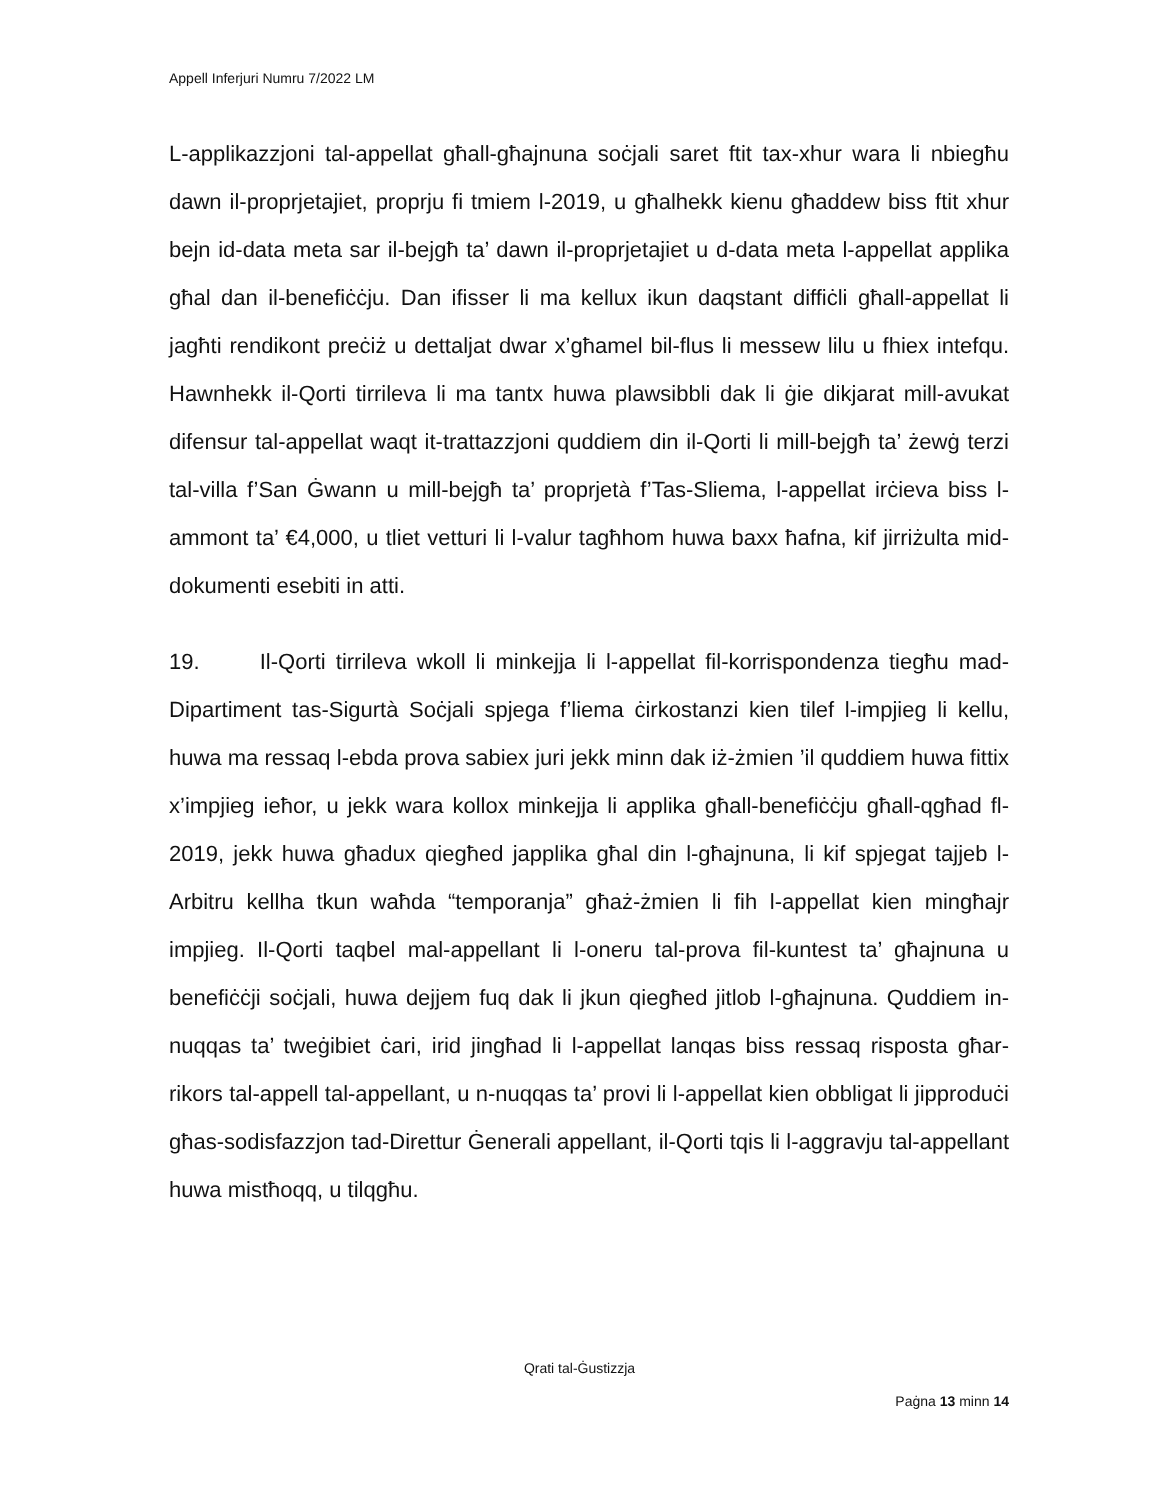Appell Inferjuri Numru 7/2022 LM
L-applikazzjoni tal-appellat għall-għajnuna soċjali saret ftit tax-xhur wara li nbiegħu dawn il-proprjetajiet, proprju fi tmiem l-2019, u għalhekk kienu għaddew biss ftit xhur bejn id-data meta sar il-bejgħ ta’ dawn il-proprjetajiet u d-data meta l-appellat applika għal dan il-benefiċċju. Dan ifisser li ma kellux ikun daqstant diffiċli għall-appellat li jagħti rendikont preċiż u dettaljat dwar x’għamel bil-flus li messew lilu u fhiex intefqu. Hawnhekk il-Qorti tirrileva li ma tantx huwa plawsibbli dak li ġie dikjarat mill-avukat difensur tal-appellat waqt it-trattazzjoni quddiem din il-Qorti li mill-bejgħ ta’ żewġ terzi tal-villa f’San Ġwann u mill-bejgħ ta’ proprjetà f’Tas-Sliema, l-appellat irċieva biss l-ammont ta’ €4,000, u tliet vetturi li l-valur tagħhom huwa baxx ħafna, kif jirriżulta mid-dokumenti esebiti in atti.
19. Il-Qorti tirrileva wkoll li minkejja li l-appellat fil-korrispondenza tiegħu mad-Dipartiment tas-Sigurtà Soċjali spjega f’liema ċirkostanzi kien tilef l-impjieg li kellu, huwa ma ressaq l-ebda prova sabiex juri jekk minn dak iż-żmien ’il quddiem huwa fittix x’impjieg ieħor, u jekk wara kollox minkejja li applika għall-benefiċċju għall-qgħad fl-2019, jekk huwa għadux qiegħed japplika għal din l-għajnuna, li kif spjegat tajjeb l-Arbitru kellha tkun waħda “temporanja” għaż-żmien li fih l-appellat kien mingħajr impjieg. Il-Qorti taqbel mal-appellant li l-oneru tal-prova fil-kuntest ta’ għajnuna u benefiċċji soċjali, huwa dejjem fuq dak li jkun qiegħed jitlob l-għajnuna. Quddiem in-nuqqas ta’ tweġibiet ċari, irid jingħad li l-appellat lanqas biss ressaq risposta għar-rikors tal-appell tal-appellant, u n-nuqqas ta’ provi li l-appellat kien obbligat li jipproduċi għas-sodisfazzjon tad-Direttur Ġenerali appellant, il-Qorti tqis li l-aggravju tal-appellant huwa mistħoqq, u tilqgħu.
Qrati tal-Ġustizzja
Paġna 13 minn 14